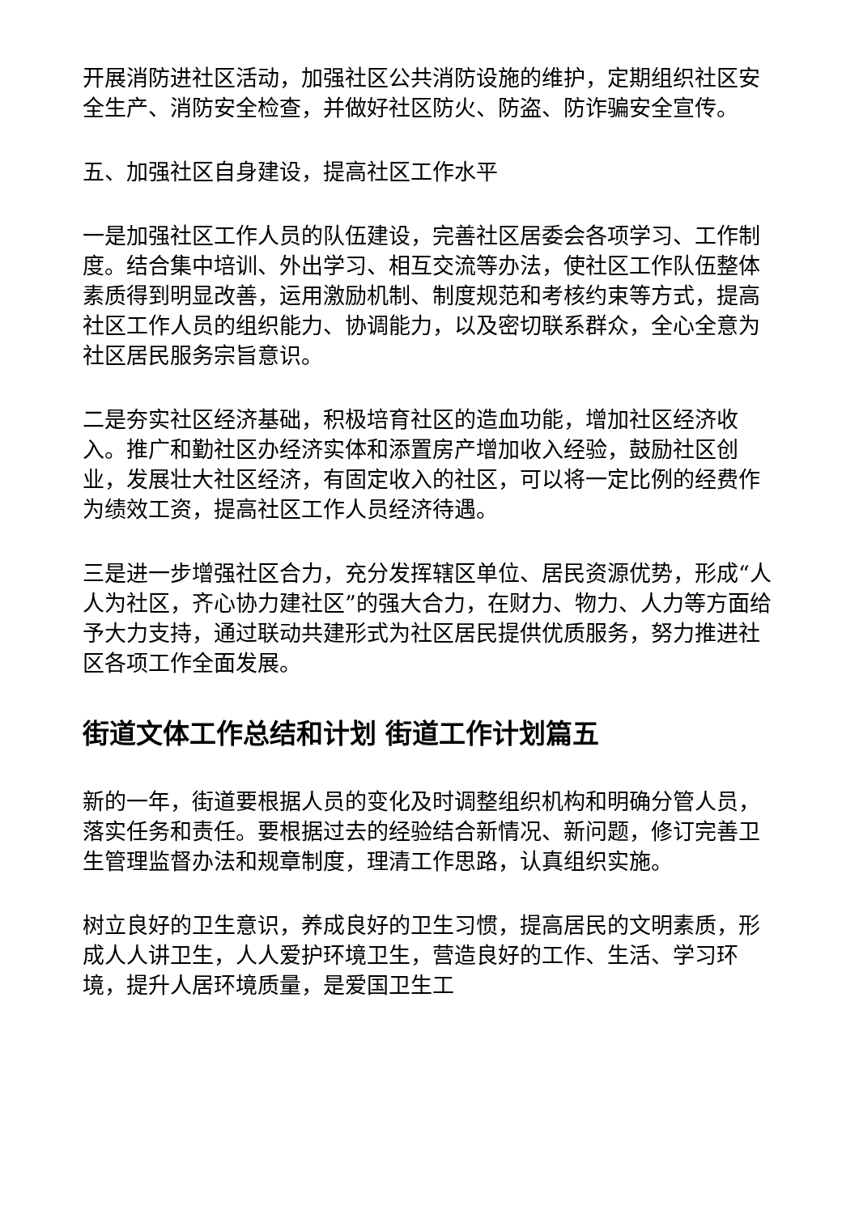开展消防进社区活动，加强社区公共消防设施的维护，定期组织社区安全生产、消防安全检查，并做好社区防火、防盗、防诈骗安全宣传。
五、加强社区自身建设，提高社区工作水平
一是加强社区工作人员的队伍建设，完善社区居委会各项学习、工作制度。结合集中培训、外出学习、相互交流等办法，使社区工作队伍整体素质得到明显改善，运用激励机制、制度规范和考核约束等方式，提高社区工作人员的组织能力、协调能力，以及密切联系群众，全心全意为社区居民服务宗旨意识。
二是夯实社区经济基础，积极培育社区的造血功能，增加社区经济收入。推广和勤社区办经济实体和添置房产增加收入经验，鼓励社区创业，发展壮大社区经济，有固定收入的社区，可以将一定比例的经费作为绩效工资，提高社区工作人员经济待遇。
三是进一步增强社区合力，充分发挥辖区单位、居民资源优势，形成“人人为社区，齐心协力建社区”的强大合力，在财力、物力、人力等方面给予大力支持，通过联动共建形式为社区居民提供优质服务，努力推进社区各项工作全面发展。
街道文体工作总结和计划 街道工作计划篇五
新的一年，街道要根据人员的变化及时调整组织机构和明确分管人员，落实任务和责任。要根据过去的经验结合新情况、新问题，修订完善卫生管理监督办法和规章制度，理清工作思路，认真组织实施。
树立良好的卫生意识，养成良好的卫生习惯，提高居民的文明素质，形成人人讲卫生，人人爱护环境卫生，营造良好的工作、生活、学习环境，提升人居环境质量，是爱国卫生工